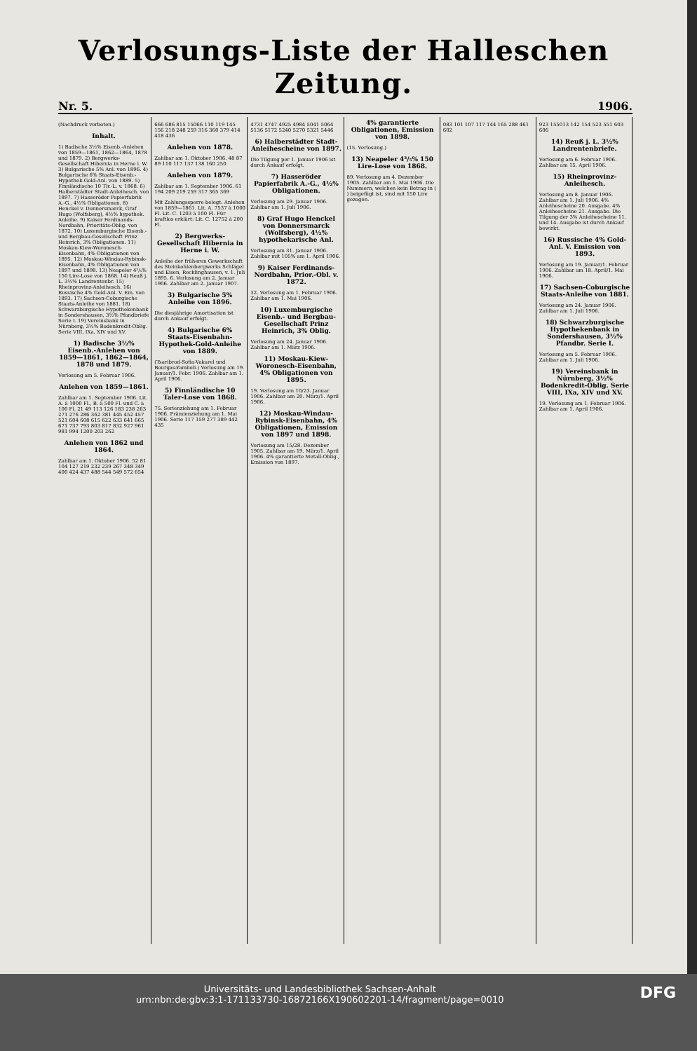Verlosungs-Liste der Halleschen Zeitung.
Nr. 5. 1906.
(Nachdruck verboten.)
Inhalt.
1) Badische 3½% Eisenb.-Anlehen von 1859—1861, 1862—1864, 1878 und 1879. 2) Bergwerks-Gesellschaft Hibernia in Herne i. W. 3) Bulgarische 5% Anl. von 1896. 4) Bulgarische 6% Staats-Eisenb.-Hypothek-Gold-Anl. von 1889. 5) Finnländische 10 Tlr.-L. v. 1868. 6) Halberstädter Stadt-Anleihesch. von 1897. 7) Hasseröder Papierfabrik A.-G., 4½% Obligationen. 8) Henckel v. Donnersmarck, Graf Hugo (Wolfsberg), 4½% hypothek. Anleihe. 9) Kaiser Ferdinands-Nordbahn, Prioritäts-Oblig. von 1872. 10) Luxemburgische Eisenb.- und Bergbau-Gesellschaft Prinz Heinrich, 3% Obligationen. 11) Moskau-Kiew-Woronesch-Eisenbahn, 4% Obligationen von 1895. 12) Moskau-Windau-Rybinsk-Eisenbahn, 4% Obligationen von 1897 und 1898. 13) Neapeler 4³/₅% 150 Lire-Lose von 1868. 14) Reuß j. L. 3½% Landrentenbr. 15) Rheinprovinz-Anleihesch. 16) Russische 4% Gold-Anl. V. Em. von 1893. 17) Sachsen-Coburgische Staats-Anleihe von 1881. 18) Schwarzburgische Hypothekenbank in Sondershausen, 3½% Pfandbriefe Serie I. 19) Vereinsbank in Nürnberg, 3½% Bodenkredit-Oblig. Serie VIII, IXa, XIV und XV.
1) Badische 3½% Eisenb.-Anlehen von 1859—1861, 1862—1864, 1878 und 1879.
Verlosung am 5. Februar 1906.
Anlehen von 1859—1861.
Zahlbar am 1. September 1906. Lit. A. à 1000 Fl., B. à 500 Fl. und C. à 100 Fl. 21 49 113 126 183 238 263 271 276 286 362 381 445 452 457 521 604 608 615 622 633 641 665 671 737 793 803 817 832 927 961 981 994 1200 203 262
Anlehen von 1862 und 1864.
Zahlbar am 1. Oktober 1906. 52 81 104 127 219 232 239 267 348 349 400 424 437 488 544 549 572 654
666 686 815 15066 110 119 145 156 218 248 259 316 360 379 414 418 436
Anlehen von 1878.
Zahlbar am 1. Oktober 1906. 48 87 89 110 117 137 138 160 250
Anlehen von 1879.
Zahlbar am 1. September 1906. 61 194 209 219 259 317 365 369
Mit Zahlungssperre belegt: Anlehen von 1859—1861. Lit. A. 7537 à 1000 Fl. Lit. C. 1203 à 100 Fl. Für kraftlos erklärt: Lit. C. 12752 à 200 Fl.
2) Bergwerks-Gesellschaft Hibernia in Herne i. W.
Anleihe der früheren Gewerkschaft des Steinkohlenbergwerks Schlägel und Eisen, Recklinghausen, v. 1. Juli 1895. 6. Verlosung am 2. Januar 1906. Zahlbar am 2. Januar 1907.
3) Bulgarische 5% Anleihe von 1896.
Die diesjährige Amortisation ist durch Ankauf erfolgt.
4) Bulgarische 6% Staats-Eisenbahn-Hypothek-Gold-Anleihe von 1889.
(Tsaribrod-Sofia-Vakarel und Bourgas-Yamboli.) Verlosung am 19. Januar/1. Febr. 1906. Zahlbar am 1. April 1906.
5) Finnländische 10 Taler-Lose von 1868.
75. Serienziehung am 1. Februar 1906. Prämienziehung am 1. Mai 1906. Serie 117 159 277 389 442 435
4731 4747 4925 4984 5041 5064 5136 5172 5240 5270 5321 5446
6) Halberstädter Stadt-Anleihescheine von 1897.
Die Tilgung per 1. Januar 1906 ist durch Ankauf erfolgt.
7) Hasseröder Papierfabrik A.-G., 4½% Obligationen.
Verlosung am 29. Januar 1906. Zahlbar am 1. Juli 1906.
8) Graf Hugo Henckel von Donnersmarck (Wolfsberg), 4½% hypothekarische Anl.
Verlosung am 31. Januar 1906. Zahlbar mit 105% am 1. April 1906.
9) Kaiser Ferdinands-Nordbahn, Prior.-Obl. v. 1872.
32. Verlosung am 1. Februar 1906. Zahlbar am 1. Mai 1906.
10) Luxemburgische Eisenb.- und Bergbau-Gesellschaft Prinz Heinrich, 3% Oblig.
Verlosung am 24. Januar 1906. Zahlbar am 1. März 1906.
11) Moskau-Kiew-Woronesch-Eisenbahn, 4% Obligationen von 1895.
19. Verlosung am 10/23. Januar 1906. Zahlbar am 20. März/1. April 1906.
12) Moskau-Windau-Rybinsk-Eisenbahn, 4% Obligationen, Emission von 1897 und 1898.
Verlosung am 15/28. Dezember 1905. Zahlbar am 19. März/1. April 1906. 4% garantierte Metall-Oblig., Emission von 1897.
4% garantierte Obligationen, Emission von 1898.
(15. Verlosung.)
13) Neapeler 4³/₅% 150 Lire-Lose von 1868.
89. Verlosung am 4. Dezember 1905. Zahlbar am 1. Mai 1906. Die Nummern, welchen kein Betrag in ( ) beigefügt ist, sind mit 150 Lire gezogen.
083 101 107 117 144 165 288 461 602
923 155013 142 154 523 551 603 606
14) Reuß j. L. 3½% Landrentenbriefe.
Verlosung am 6. Februar 1906. Zahlbar am 15. April 1906.
15) Rheinprovinz-Anleihesch.
Verlosung am 8. Januar 1906. Zahlbar am 1. Juli 1906. 4% Anleihescheine 20. Ausgabe. 4% Anleihescheine 21. Ausgabe. Die Tilgung der 3% Anleihescheine 11. und 14. Ausgabe ist durch Ankauf bewirkt.
16) Russische 4% Gold-Anl. V. Emission von 1893.
Verlosung am 19. Januar/1. Februar 1906. Zahlbar am 18. April/1. Mai 1906.
17) Sachsen-Coburgische Staats-Anleihe von 1881.
Verlosung am 24. Januar 1906. Zahlbar am 1. Juli 1906.
18) Schwarzburgische Hypothekenbank in Sondershausen, 3½% Pfandbr. Serie I.
Verlosung am 5. Februar 1906. Zahlbar am 1. Juli 1906.
19) Vereinsbank in Nürnberg, 3½% Bodenkredit-Oblig. Serie VIII, IXa, XIV und XV.
19. Verlosung am 1. Februar 1906. Zahlbar am 1. April 1906.
DFG Universitäts- und Landesbibliothek Sachsen-Anhalt
urn:nbn:de:gbv:3:1-171133730-16872166X190602201-14/fragment/page=0010